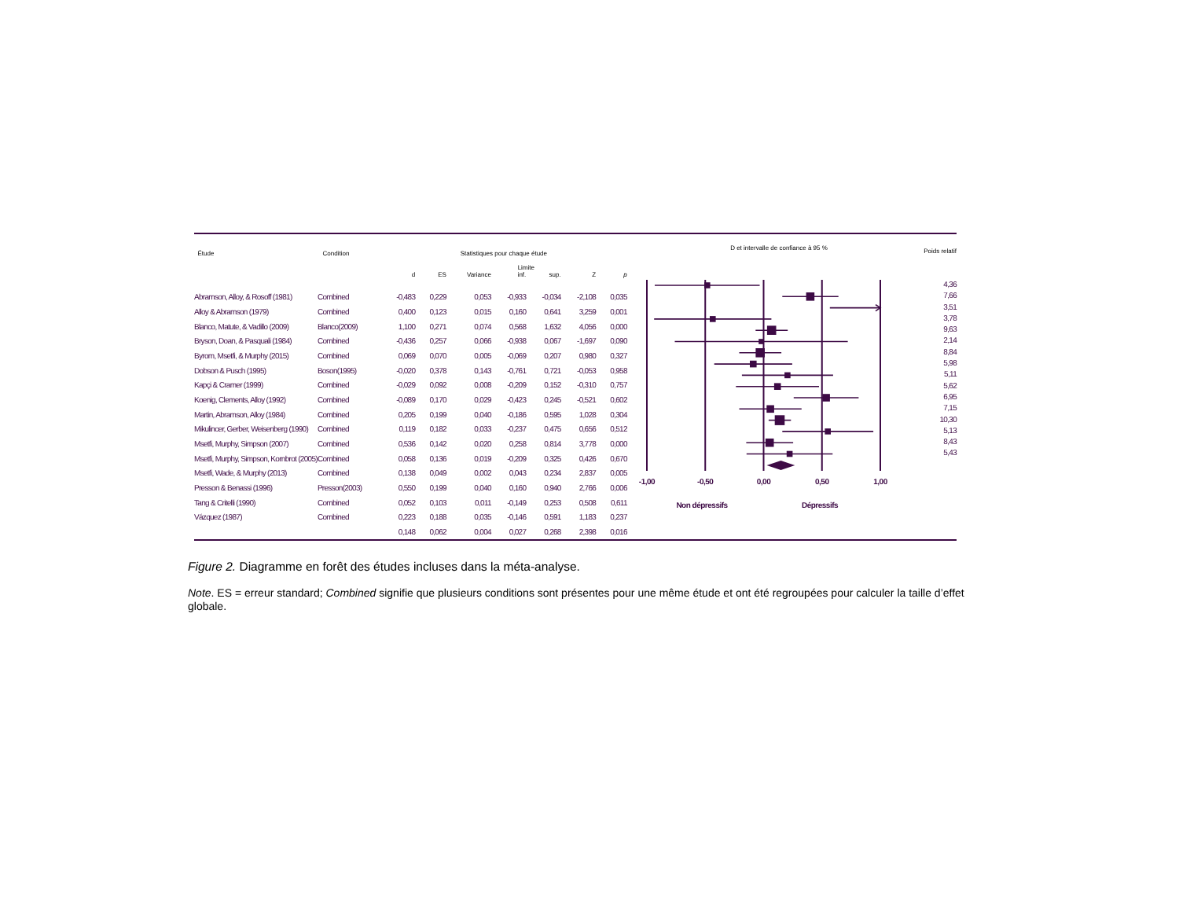| Étude | Condition | Statistiques pour chaque étude | | | | | | |
| --- | --- | --- | --- | --- | --- | --- | --- | --- |
| | | | | | Limite | | | |
| | | d | ES | Variance | inf. | sup. | Z | p |
| Abramson, Alloy, & Rosoff (1981) | Combined | -0,483 | 0,229 | 0,053 | -0,933 | -0,034 | -2,108 | 0,035 |
| Alloy & Abramson (1979) | Combined | 0,400 | 0,123 | 0,015 | 0,160 | 0,641 | 3,259 | 0,001 |
| Blanco, Matute, & Vadillo (2009) | Blanco(2009) | 1,100 | 0,271 | 0,074 | 0,568 | 1,632 | 4,056 | 0,000 |
| Bryson, Doan, & Pasquali (1984) | Combined | -0,436 | 0,257 | 0,066 | -0,938 | 0,067 | -1,697 | 0,090 |
| Byrom, Msetfi, & Murphy (2015) | Combined | 0,069 | 0,070 | 0,005 | -0,069 | 0,207 | 0,980 | 0,327 |
| Dobson & Pusch (1995) | Boson(1995) | -0,020 | 0,378 | 0,143 | -0,761 | 0,721 | -0,053 | 0,958 |
| Kapçi & Cramer (1999) | Combined | -0,029 | 0,092 | 0,008 | -0,209 | 0,152 | -0,310 | 0,757 |
| Koenig, Clements, Alloy (1992) | Combined | -0,089 | 0,170 | 0,029 | -0,423 | 0,245 | -0,521 | 0,602 |
| Martin, Abramson, Alloy (1984) | Combined | 0,205 | 0,199 | 0,040 | -0,186 | 0,595 | 1,028 | 0,304 |
| Mikulincer, Gerber, Weisenberg (1990) | Combined | 0,119 | 0,182 | 0,033 | -0,237 | 0,475 | 0,656 | 0,512 |
| Msetfi, Murphy, Simpson (2007) | Combined | 0,536 | 0,142 | 0,020 | 0,258 | 0,814 | 3,778 | 0,000 |
| Msetfi, Murphy, Simpson, Kornbrot (2005) | Combined | 0,058 | 0,136 | 0,019 | -0,209 | 0,325 | 0,426 | 0,670 |
| Msetfi, Wade, & Murphy (2013) | Combined | 0,138 | 0,049 | 0,002 | 0,043 | 0,234 | 2,837 | 0,005 |
| Presson & Benassi (1996) | Presson(2003) | 0,550 | 0,199 | 0,040 | 0,160 | 0,940 | 2,766 | 0,006 |
| Tang & Critelli (1990) | Combined | 0,052 | 0,103 | 0,011 | -0,149 | 0,253 | 0,508 | 0,611 |
| Vázquez (1987) | Combined | 0,223 | 0,188 | 0,035 | -0,146 | 0,591 | 1,183 | 0,237 |
| | | 0,148 | 0,062 | 0,004 | 0,027 | 0,268 | 2,398 | 0,016 |
D et intervalle de confiance à 95 %
-1,00
-0,50
0,00
0,50
1,00
Non dépressifs
Dépressifs
Poids relatif
4,36
7,66
3,51
3,78
9,63
2,14
8,84
5,98
5,11
5,62
6,95
7,15
10,30
5,13
8,43
5,43
Figure 2. Diagramme en forêt des études incluses dans la méta-analyse.
Note. ES = erreur standard; Combined signifie que plusieurs conditions sont présentes pour une même étude et ont été regroupées pour calculer la taille d’effet globale.